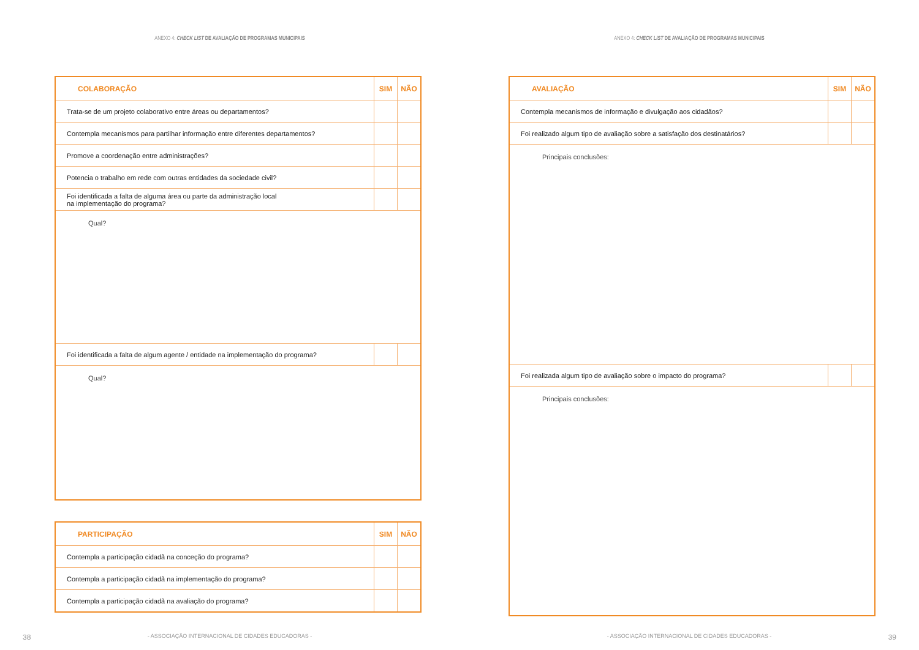ANEXO 4: CHECK LIST DE AVALIAÇÃO DE PROGRAMAS MUNICIPAIS
| COLABORAÇÃO | SIM | NÃO |
| --- | --- | --- |
| Trata-se de um projeto colaborativo entre áreas ou departamentos? | | |
| Contempla mecanismos para partilhar informação entre diferentes departamentos? | | |
| Promove a coordenação entre administrações? | | |
| Potencia o trabalho em rede com outras entidades da sociedade civil? | | |
| Foi identificada a falta de alguma área ou parte da administração local na implementação do programa? | | |
| Qual? | | |
| Foi identificada a falta de algum agente / entidade na implementação do programa? | | |
| Qual? | | |
| PARTICIPAÇÃO | SIM | NÃO |
| --- | --- | --- |
| Contempla a participação cidadã na conceção do programa? | | |
| Contempla a participação cidadã na implementação do programa? | | |
| Contempla a participação cidadã na avaliação do programa? | | |
38
- ASSOCIAÇÃO INTERNACIONAL DE CIDADES EDUCADORAS -
ANEXO 4: CHECK LIST DE AVALIAÇÃO DE PROGRAMAS MUNICIPAIS
| AVALIAÇÃO | SIM | NÃO |
| --- | --- | --- |
| Contempla mecanismos de informação e divulgação aos cidadãos? | | |
| Foi realizado algum tipo de avaliação sobre a satisfação dos destinatários? | | |
| Principais conclusões: | | |
| Foi realizada algum tipo de avaliação sobre o impacto do programa? | | |
| Principais conclusões: | | |
39
- ASSOCIAÇÃO INTERNACIONAL DE CIDADES EDUCADORAS -